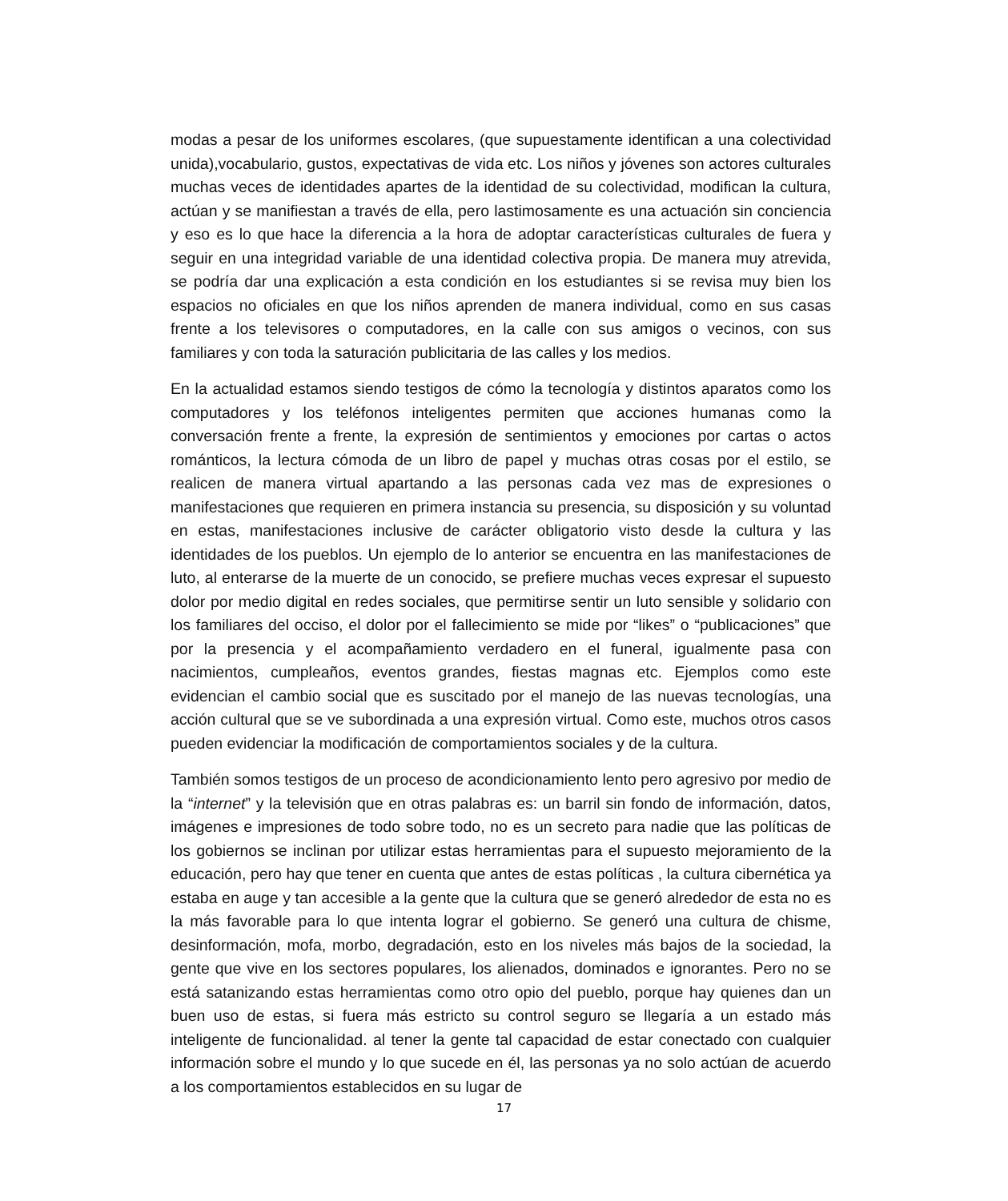modas a pesar de los uniformes escolares, (que supuestamente identifican a una colectividad unida),vocabulario, gustos, expectativas de vida etc. Los niños y jóvenes son actores culturales muchas veces de identidades apartes de la identidad de su colectividad, modifican la cultura, actúan y se manifiestan a través de ella, pero lastimosamente es una actuación sin conciencia y eso es lo que hace la diferencia a la hora de adoptar características culturales de fuera y seguir en una integridad variable de una identidad colectiva propia. De manera muy atrevida, se podría dar una explicación a esta condición en los estudiantes si se revisa muy bien los espacios no oficiales en que los niños aprenden de manera individual, como en sus casas frente a los televisores o computadores, en la calle con sus amigos o vecinos, con sus familiares y con toda la saturación publicitaria de las calles y los medios.
En la actualidad estamos siendo testigos de cómo la tecnología y distintos aparatos como los computadores y los teléfonos inteligentes permiten que acciones humanas como la conversación frente a frente, la expresión de sentimientos y emociones por cartas o actos románticos, la lectura cómoda de un libro de papel y muchas otras cosas por el estilo, se realicen de manera virtual apartando a las personas cada vez mas de expresiones o manifestaciones que requieren en primera instancia su presencia, su disposición y su voluntad en estas, manifestaciones inclusive de carácter obligatorio visto desde la cultura y las identidades de los pueblos. Un ejemplo de lo anterior se encuentra en las manifestaciones de luto, al enterarse de la muerte de un conocido, se prefiere muchas veces expresar el supuesto dolor por medio digital en redes sociales, que permitirse sentir un luto sensible y solidario con los familiares del occiso, el dolor por el fallecimiento se mide por “likes” o “publicaciones” que por la presencia y el acompañamiento verdadero en el funeral, igualmente pasa con nacimientos, cumpleaños, eventos grandes, fiestas magnas etc. Ejemplos como este evidencian el cambio social que es suscitado por el manejo de las nuevas tecnologías, una acción cultural que se ve subordinada a una expresión virtual. Como este, muchos otros casos pueden evidenciar la modificación de comportamientos sociales y de la cultura.
También somos testigos de un proceso de acondicionamiento lento pero agresivo por medio de la “internet” y la televisión que en otras palabras es: un barril sin fondo de información, datos, imágenes e impresiones de todo sobre todo, no es un secreto para nadie que las políticas de los gobiernos se inclinan por utilizar estas herramientas para el supuesto mejoramiento de la educación, pero hay que tener en cuenta que antes de estas políticas , la cultura cibernética ya estaba en auge y tan accesible a la gente que la cultura que se generó alrededor de esta no es la más favorable para lo que intenta lograr el gobierno. Se generó una cultura de chisme, desinformación, mofa, morbo, degradación, esto en los niveles más bajos de la sociedad, la gente que vive en los sectores populares, los alienados, dominados e ignorantes. Pero no se está satanizando estas herramientas como otro opio del pueblo, porque hay quienes dan un buen uso de estas, si fuera más estricto su control seguro se llegaría a un estado más inteligente de funcionalidad. al tener la gente tal capacidad de estar conectado con cualquier información sobre el mundo y lo que sucede en él, las personas ya no solo actúan de acuerdo a los comportamientos establecidos en su lugar de
17